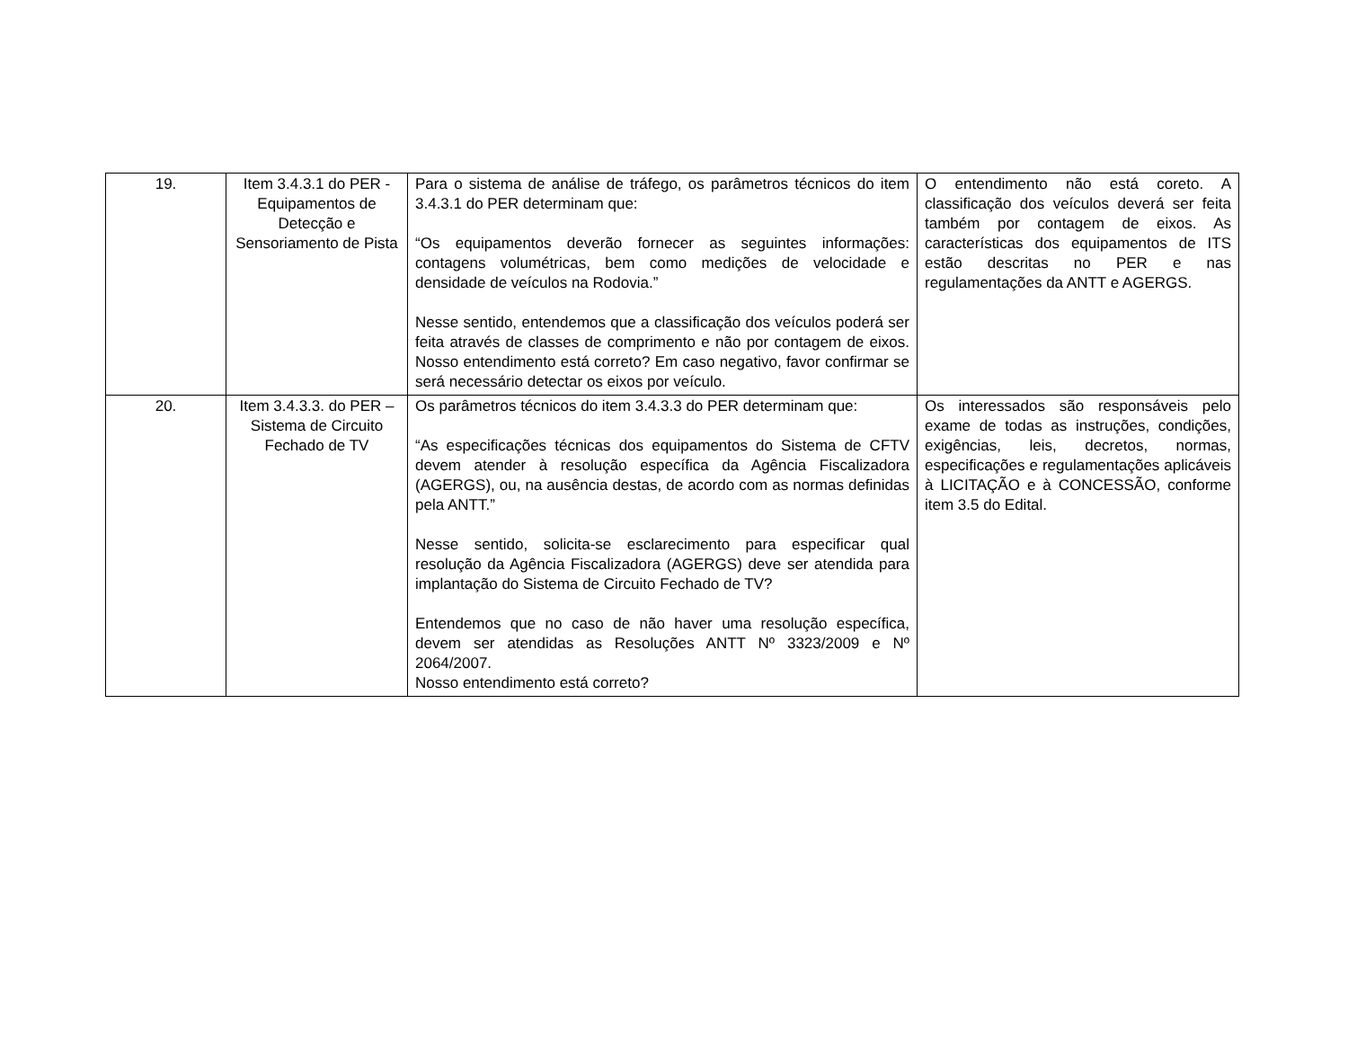| 19. | Item 3.4.3.1 do PER - Equipamentos de Detecção e Sensoriamento de Pista | Para o sistema de análise de tráfego, os parâmetros técnicos do item 3.4.3.1 do PER determinam que: “Os equipamentos deverão fornecer as seguintes informações: contagens volumétricas, bem como medições de velocidade e densidade de veículos na Rodovia.” Nesse sentido, entendemos que a classificação dos veículos poderá ser feita através de classes de comprimento e não por contagem de eixos. Nosso entendimento está correto? Em caso negativo, favor confirmar se será necessário detectar os eixos por veículo. | O entendimento não está coreto. A classificação dos veículos deverá ser feita também por contagem de eixos. As características dos equipamentos de ITS estão descritas no PER e nas regulamentações da ANTT e AGERGS. |
| 20. | Item 3.4.3.3. do PER – Sistema de Circuito Fechado de TV | Os parâmetros técnicos do item 3.4.3.3 do PER determinam que: “As especificações técnicas dos equipamentos do Sistema de CFTV devem atender à resolução específica da Agência Fiscalizadora (AGERGS), ou, na ausência destas, de acordo com as normas definidas pela ANTT.” Nesse sentido, solicita-se esclarecimento para especificar qual resolução da Agência Fiscalizadora (AGERGS) deve ser atendida para implantação do Sistema de Circuito Fechado de TV? Entendemos que no caso de não haver uma resolução específica, devem ser atendidas as Resoluções ANTT Nº 3323/2009 e Nº 2064/2007. Nosso entendimento está correto? | Os interessados são responsáveis pelo exame de todas as instruções, condições, exigências, leis, decretos, normas, especificações e regulamentações aplicáveis à LICITAÇÃO e à CONCESSÃO, conforme item 3.5 do Edital. |